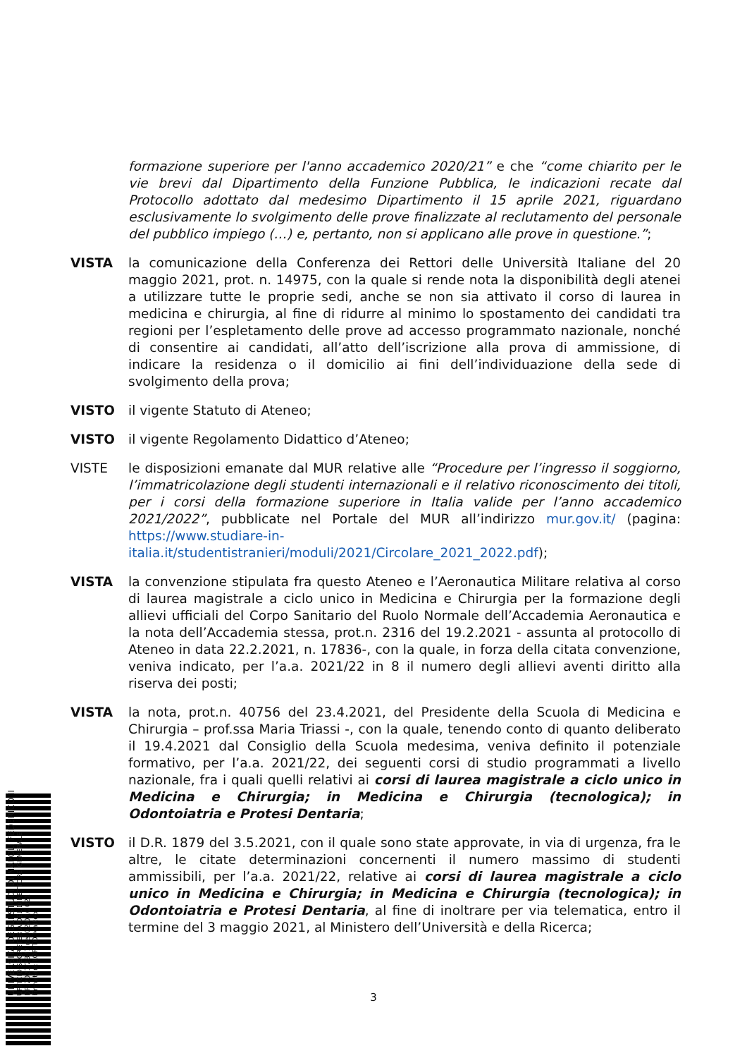UNIVERSITÀ DEGLI STUDI DI NAPOLI FEDERICO II
UFFICIO SEGRETERIA DEL DIRETTORE GENERALE
DR/2021/2877 del 02/07/2021
Firmatari: LORITO Matteo
formazione superiore per l'anno accademico 2020/21” e che “come chiarito per le vie brevi dal Dipartimento della Funzione Pubblica, le indicazioni recate dal Protocollo adottato dal medesimo Dipartimento il 15 aprile 2021, riguardano esclusivamente lo svolgimento delle prove finalizzate al reclutamento del personale del pubblico impiego (…) e, pertanto, non si applicano alle prove in questione.”;
VISTA la comunicazione della Conferenza dei Rettori delle Università Italiane del 20 maggio 2021, prot. n. 14975, con la quale si rende nota la disponibilità degli atenei a utilizzare tutte le proprie sedi, anche se non sia attivato il corso di laurea in medicina e chirurgia, al fine di ridurre al minimo lo spostamento dei candidati tra regioni per l’espletamento delle prove ad accesso programmato nazionale, nonché di consentire ai candidati, all’atto dell’iscrizione alla prova di ammissione, di indicare la residenza o il domicilio ai fini dell’individuazione della sede di svolgimento della prova;
VISTO il vigente Statuto di Ateneo;
VISTO il vigente Regolamento Didattico d’Ateneo;
VISTE le disposizioni emanate dal MUR relative alle “Procedure per l’ingresso il soggiorno, l’immatricolazione degli studenti internazionali e il relativo riconoscimento dei titoli, per i corsi della formazione superiore in Italia valide per l’anno accademico 2021/2022”, pubblicate nel Portale del MUR all’indirizzo mur.gov.it/ (pagina: https://www.studiare-in-italia.it/studentistranieri/moduli/2021/Circolare_2021_2022.pdf);
VISTA la convenzione stipulata fra questo Ateneo e l’Aeronautica Militare relativa al corso di laurea magistrale a ciclo unico in Medicina e Chirurgia per la formazione degli allievi ufficiali del Corpo Sanitario del Ruolo Normale dell’Accademia Aeronautica e la nota dell’Accademia stessa, prot.n. 2316 del 19.2.2021 - assunta al protocollo di Ateneo in data 22.2.2021, n. 17836-, con la quale, in forza della citata convenzione, veniva indicato, per l’a.a. 2021/22 in 8 il numero degli allievi aventi diritto alla riserva dei posti;
VISTA la nota, prot.n. 40756 del 23.4.2021, del Presidente della Scuola di Medicina e Chirurgia – prof.ssa Maria Triassi -, con la quale, tenendo conto di quanto deliberato il 19.4.2021 dal Consiglio della Scuola medesima, veniva definito il potenziale formativo, per l’a.a. 2021/22, dei seguenti corsi di studio programmati a livello nazionale, fra i quali quelli relativi ai corsi di laurea magistrale a ciclo unico in Medicina e Chirurgia; in Medicina e Chirurgia (tecnologica); in Odontoiatria e Protesi Dentaria;
VISTO il D.R. 1879 del 3.5.2021, con il quale sono state approvate, in via di urgenza, fra le altre, le citate determinazioni concernenti il numero massimo di studenti ammissibili, per l’a.a. 2021/22, relative ai corsi di laurea magistrale a ciclo unico in Medicina e Chirurgia; in Medicina e Chirurgia (tecnologica); in Odontoiatria e Protesi Dentaria, al fine di inoltrare per via telematica, entro il termine del 3 maggio 2021, al Ministero dell’Università e della Ricerca;
3